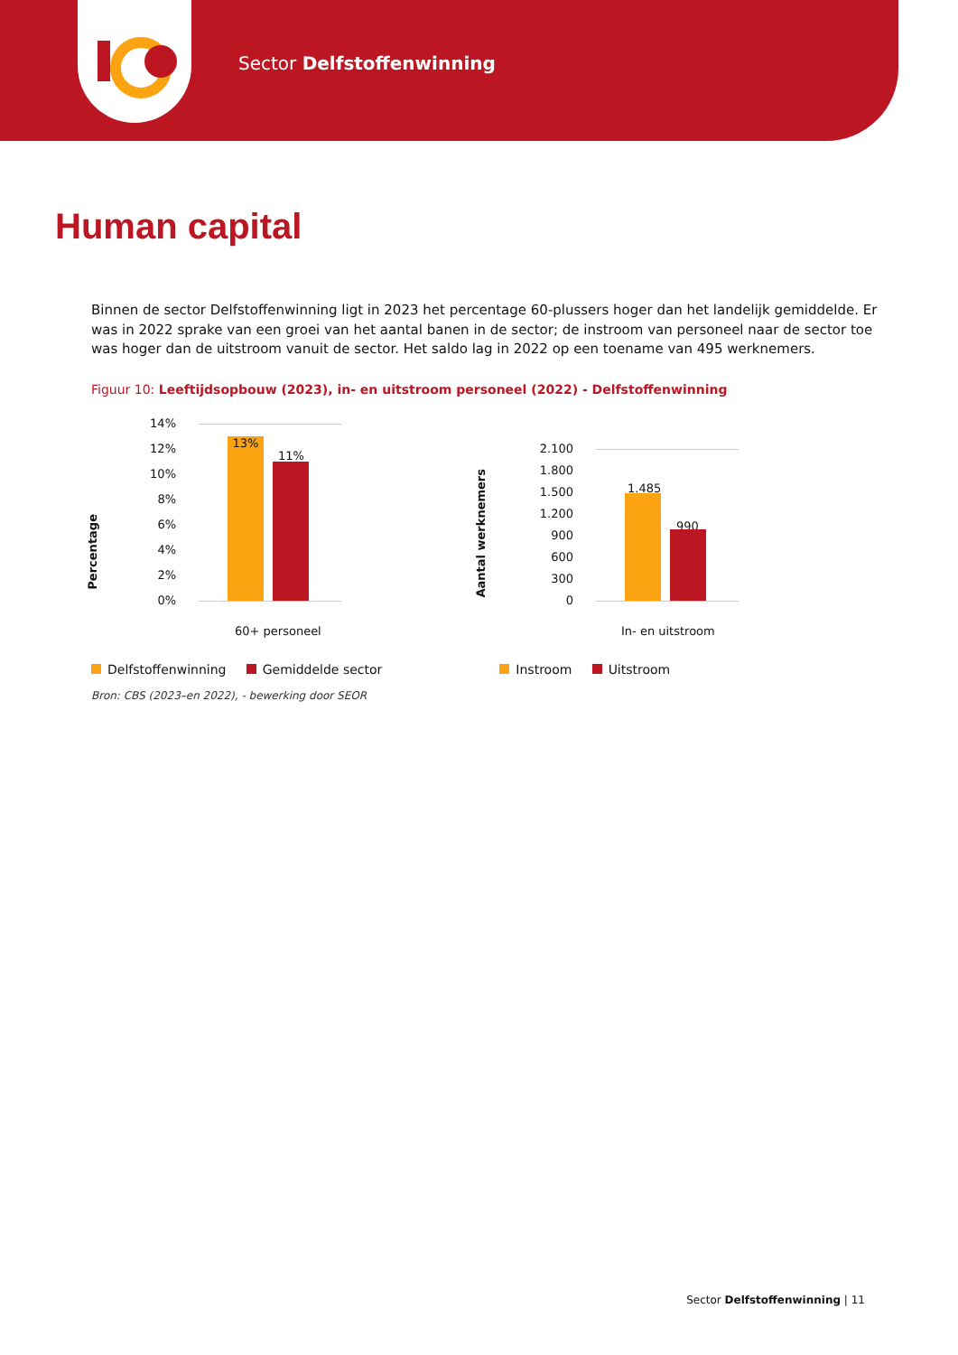Sector Delfstoffenwinning
Human capital
Binnen de sector Delfstoffenwinning ligt in 2023 het percentage 60-plussers hoger dan het landelijk gemiddelde. Er was in 2022 sprake van een groei van het aantal banen in de sector; de instroom van personeel naar de sector toe was hoger dan de uitstroom vanuit de sector. Het saldo lag in 2022 op een toename van 495 werknemers.
Figuur 10: Leeftijdsopbouw (2023), in- en uitstroom personeel (2022) - Delfstoffenwinning
Percentage
14%
12%
10%
8%
6%
4%
2%
0% 13%
11%
60+ personeel
Aantal werknemers
2.100
1.800
1.500
1.200
900
600
300
0
1.485
990
In- en uitstroom
Delfstoffenwinning Gemiddelde sector Instroom Uitstroom
Bron: CBS (2023–en 2022), - bewerking door SEOR
Sector Delfstoffenwinning | 11